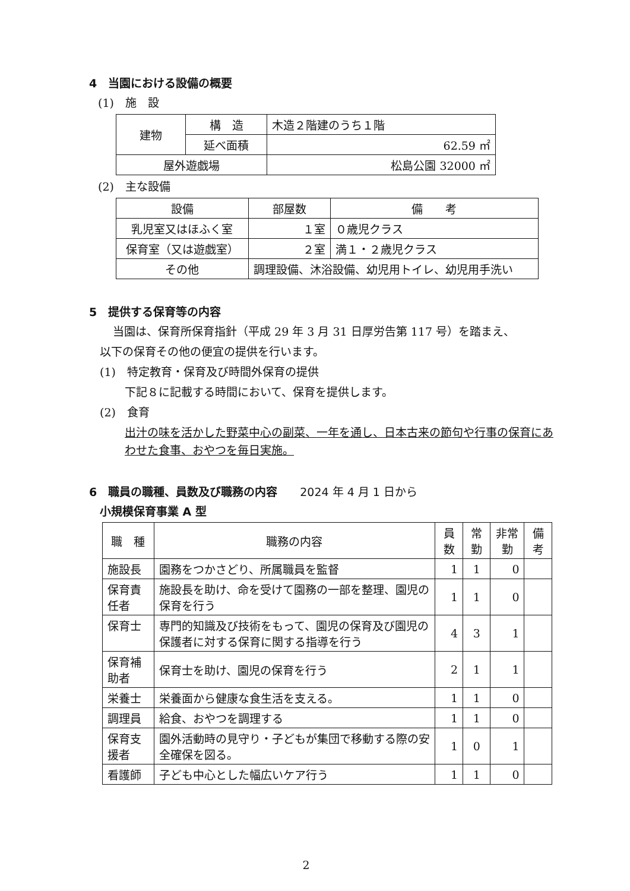4　当園における設備の概要
(1)　施　設
| 建物 | 構 造 | 木造２階建のうち１階 |
| | 延べ面積 | 62.59 ㎡ |
| 屋外遊戯場 | | 松島公園 32000 ㎡ |
(2)　主な設備
| 設備 | 部屋数 | 備 考 |
| --- | --- | --- |
| 乳児室又はほふく室 | １室 | ０歳児クラス |
| 保育室（又は遊戯室） | ２室 | 満１・２歳児クラス |
| その他 | 調理設備、沐浴設備、幼児用トイレ、幼児用手洗い | |
5　提供する保育等の内容
当園は、保育所保育指針（平成 29 年 3 月 31 日厚労告第 117 号）を踏まえ、
以下の保育その他の便宜の提供を行います。
(1)　特定教育・保育及び時間外保育の提供
下記８に記載する時間において、保育を提供します。
(2)　食育
出汁の味を活かした野菜中心の副菜、一年を通し、日本古来の節句や行事の保育にあわせた食事、おやつを毎日実施。
6　職員の職種、員数及び職務の内容　　2024 年 4 月 1 日から
小規模保育事業 A 型
| 職 種 | 職務の内容 | 員数 | 常勤 | 非常勤 | 備考 |
| --- | --- | --- | --- | --- | --- |
| 施設長 | 園務をつかさどり、所属職員を監督 | 1 | 1 | 0 | |
| 保育責任者 | 施設長を助け、命を受けて園務の一部を整理、園児の保育を行う | 1 | 1 | 0 | |
| 保育士 | 専門的知識及び技術をもって、園児の保育及び園児の保護者に対する保育に関する指導を行う | 4 | 3 | 1 | |
| 保育補助者 | 保育士を助け、園児の保育を行う | 2 | 1 | 1 | |
| 栄養士 | 栄養面から健康な食生活を支える。 | 1 | 1 | 0 | |
| 調理員 | 給食、おやつを調理する | 1 | 1 | 0 | |
| 保育支援者 | 園外活動時の見守り・子どもが集団で移動する際の安全確保を図る。 | 1 | 0 | 1 | |
| 看護師 | 子ども中心とした幅広いケア行う | 1 | 1 | 0 | |
2